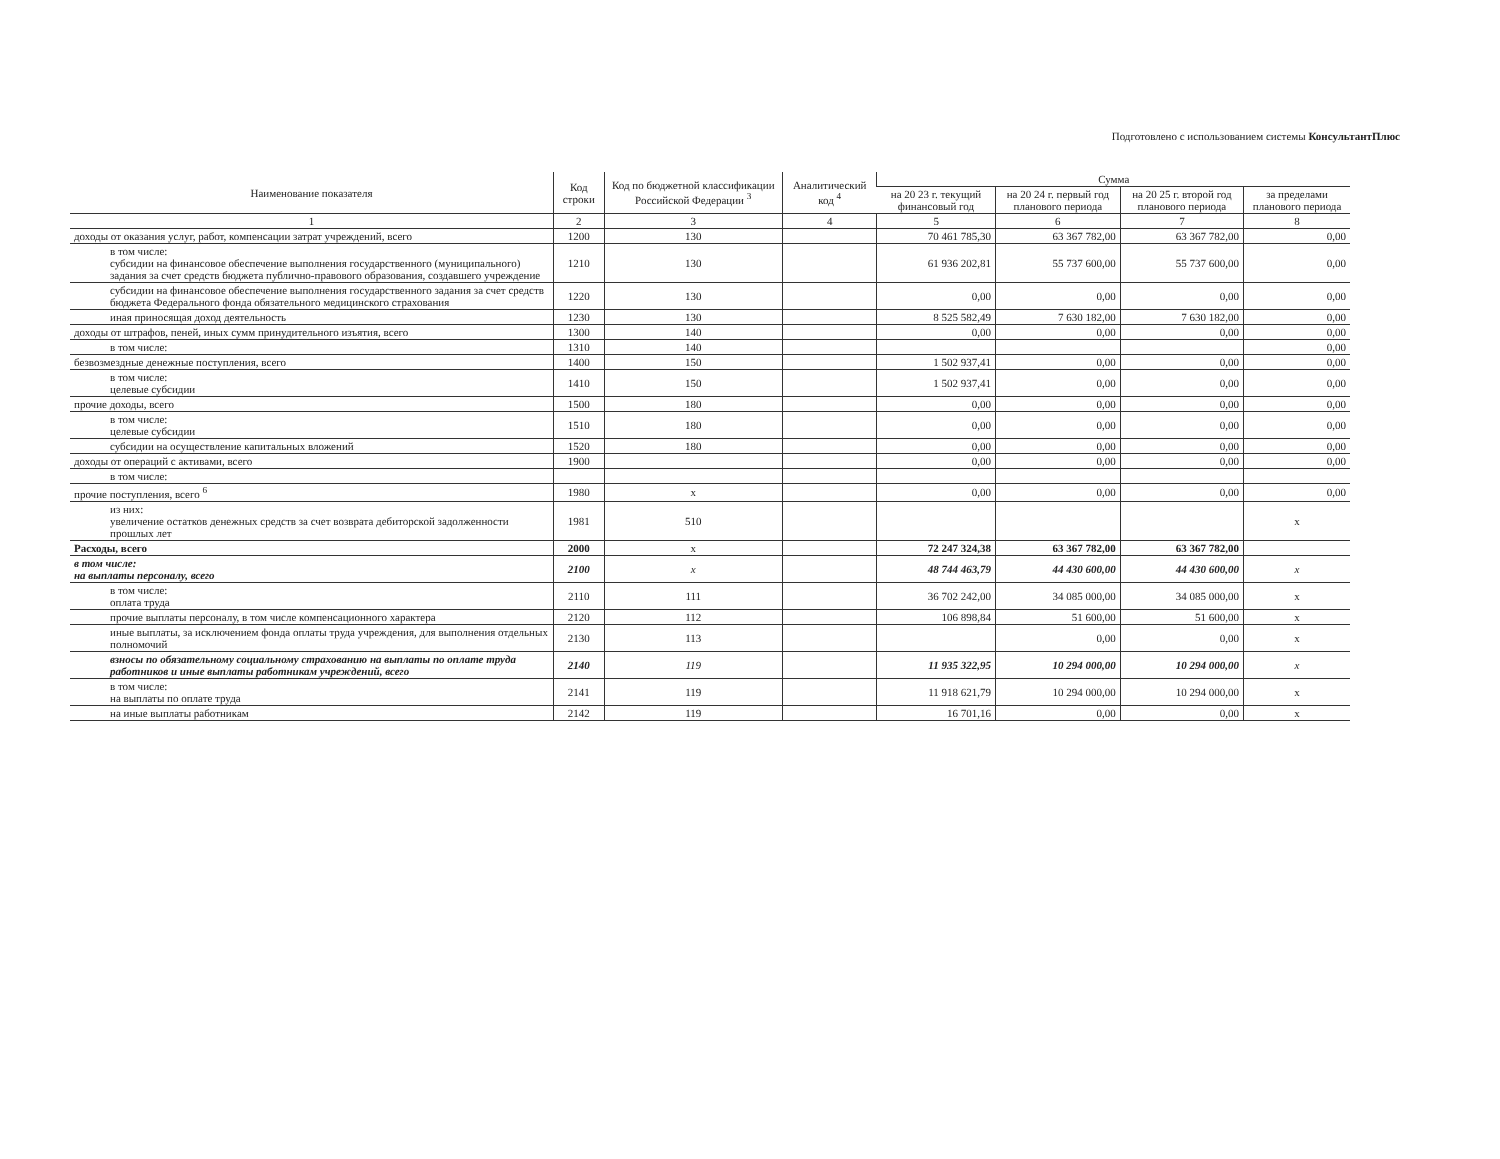Подготовлено с использованием системы КонсультантПлюс
| Наименование показателя | Код строки | Код по бюджетной классификации Российской Федерации <sup>3</sup> | Аналитический код <sup>4</sup> | Сумма | | | |
| --- | --- | --- | --- | --- | --- | --- | --- |
| | | | | на 20 23 г. текущий финансовый год | на 20 24 г. первый год планового периода | на 20 25 г. второй год планового периода | за пределами планового периода |
| 1 | 2 | 3 | 4 | 5 | 6 | 7 | 8 |
| доходы от оказания услуг, работ, компенсации затрат учреждений, всего | 1200 | 130 | | 70 461 785,30 | 63 367 782,00 | 63 367 782,00 | 0,00 |
| в том числе: субсидии на финансовое обеспечение выполнения государственного (муниципального) задания за счет средств бюджета публично-правового образования, создавшего учреждение | 1210 | 130 | | 61 936 202,81 | 55 737 600,00 | 55 737 600,00 | 0,00 |
| субсидии на финансовое обеспечение выполнения государственного задания за счет средств бюджета Федерального фонда обязательного медицинского страхования | 1220 | 130 | | 0,00 | 0,00 | 0,00 | 0,00 |
| иная приносящая доход деятельность | 1230 | 130 | | 8 525 582,49 | 7 630 182,00 | 7 630 182,00 | 0,00 |
| доходы от штрафов, пеней, иных сумм принудительного изъятия, всего | 1300 | 140 | | 0,00 | 0,00 | 0,00 | 0,00 |
| в том числе: | 1310 | 140 | | | | | 0,00 |
| безвозмездные денежные поступления, всего | 1400 | 150 | | 1 502 937,41 | 0,00 | 0,00 | 0,00 |
| в том числе: целевые субсидии | 1410 | 150 | | 1 502 937,41 | 0,00 | 0,00 | 0,00 |
| прочие доходы, всего | 1500 | 180 | | 0,00 | 0,00 | 0,00 | 0,00 |
| в том числе: целевые субсидии | 1510 | 180 | | 0,00 | 0,00 | 0,00 | 0,00 |
| субсидии на осуществление капитальных вложений | 1520 | 180 | | 0,00 | 0,00 | 0,00 | 0,00 |
| доходы от операций с активами, всего | 1900 | | | 0,00 | 0,00 | 0,00 | 0,00 |
| в том числе: | | | | | | | |
| прочие поступления, всего <sup>6</sup> | 1980 | x | | 0,00 | 0,00 | 0,00 | 0,00 |
| из них: увеличение остатков денежных средств за счет возврата дебиторской задолженности прошлых лет | 1981 | 510 | | | | | x |
| Расходы, всего | 2000 | x | | 72 247 324,38 | 63 367 782,00 | 63 367 782,00 | |
| в том числе: на выплаты персоналу, всего | 2100 | x | | 48 744 463,79 | 44 430 600,00 | 44 430 600,00 | x |
| в том числе: оплата труда | 2110 | 111 | | 36 702 242,00 | 34 085 000,00 | 34 085 000,00 | x |
| прочие выплаты персоналу, в том числе компенсационного характера | 2120 | 112 | | 106 898,84 | 51 600,00 | 51 600,00 | x |
| иные выплаты, за исключением фонда оплаты труда учреждения, для выполнения отдельных полномочий | 2130 | 113 | | | 0,00 | 0,00 | x |
| взносы по обязательному социальному страхованию на выплаты по оплате труда работников и иные выплаты работникам учреждений, всего | 2140 | 119 | | 11 935 322,95 | 10 294 000,00 | 10 294 000,00 | x |
| в том числе: на выплаты по оплате труда | 2141 | 119 | | 11 918 621,79 | 10 294 000,00 | 10 294 000,00 | x |
| на иные выплаты работникам | 2142 | 119 | | 16 701,16 | 0,00 | 0,00 | x |